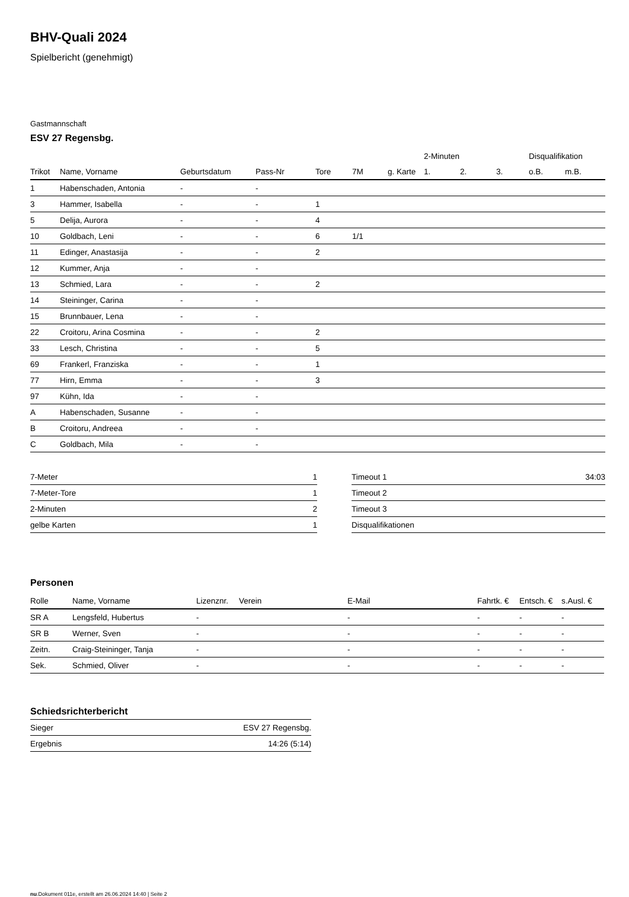BHV-Quali 2024
Spielbericht (genehmigt)
Gastmannschaft
ESV 27 Regensbg.
| | | | | | | | 2-Minuten | | | Disqualifikation | |
| --- | --- | --- | --- | --- | --- | --- | --- | --- | --- | --- | --- |
| Trikot | Name, Vorname | Geburtsdatum | Pass-Nr | Tore | 7M | g. Karte | 1. | 2. | 3. | o.B. | m.B. |
| 1 | Habenschaden, Antonia | - | - | | | | | | | | |
| 3 | Hammer, Isabella | - | - | 1 | | | | | | | |
| 5 | Delija, Aurora | - | - | 4 | | | | | | | |
| 10 | Goldbach, Leni | - | - | 6 | 1/1 | | | | | | |
| 11 | Edinger, Anastasija | - | - | 2 | | | | | | | |
| 12 | Kummer, Anja | - | - | | | | | | | | |
| 13 | Schmied, Lara | - | - | 2 | | | | | | | |
| 14 | Steininger, Carina | - | - | | | | | | | | |
| 15 | Brunnbauer, Lena | - | - | | | | | | | | |
| 22 | Croitoru, Arina Cosmina | - | - | 2 | | | | | | | |
| 33 | Lesch, Christina | - | - | 5 | | | | | | | |
| 69 | Frankerl, Franziska | - | - | 1 | | | | | | | |
| 77 | Hirn, Emma | - | - | 3 | | | | | | | |
| 97 | Kühn, Ida | - | - | | | | | | | | |
| A | Habenschaden, Susanne | - | - | | | | | | | | |
| B | Croitoru, Andreea | - | - | | | | | | | | |
| C | Goldbach, Mila | - | - | | | | | | | | |
| 7-Meter | 1 |
| 7-Meter-Tore | 1 |
| 2-Minuten | 2 |
| gelbe Karten | 1 |
| Timeout 1 | 34:03 |
| Timeout 2 | |
| Timeout 3 | |
| Disqualifikationen | |
Personen
| Rolle | Name, Vorname | Lizenznr. | Verein | E-Mail | Fahrtk. € | Entsch. € | s.Ausl. € |
| --- | --- | --- | --- | --- | --- | --- | --- |
| SR A | Lengsfeld, Hubertus | - | | - | - | - | - |
| SR B | Werner, Sven | - | | - | - | - | - |
| Zeitn. | Craig-Steininger, Tanja | - | | - | - | - | - |
| Sek. | Schmied, Oliver | - | | - | - | - | - |
Schiedsrichterbericht
| Sieger | ESV 27 Regensbg. |
| Ergebnis | 14:26 (5:14) |
nu.Dokument 011e, erstellt am 26.06.2024 14:40 | Seite 2